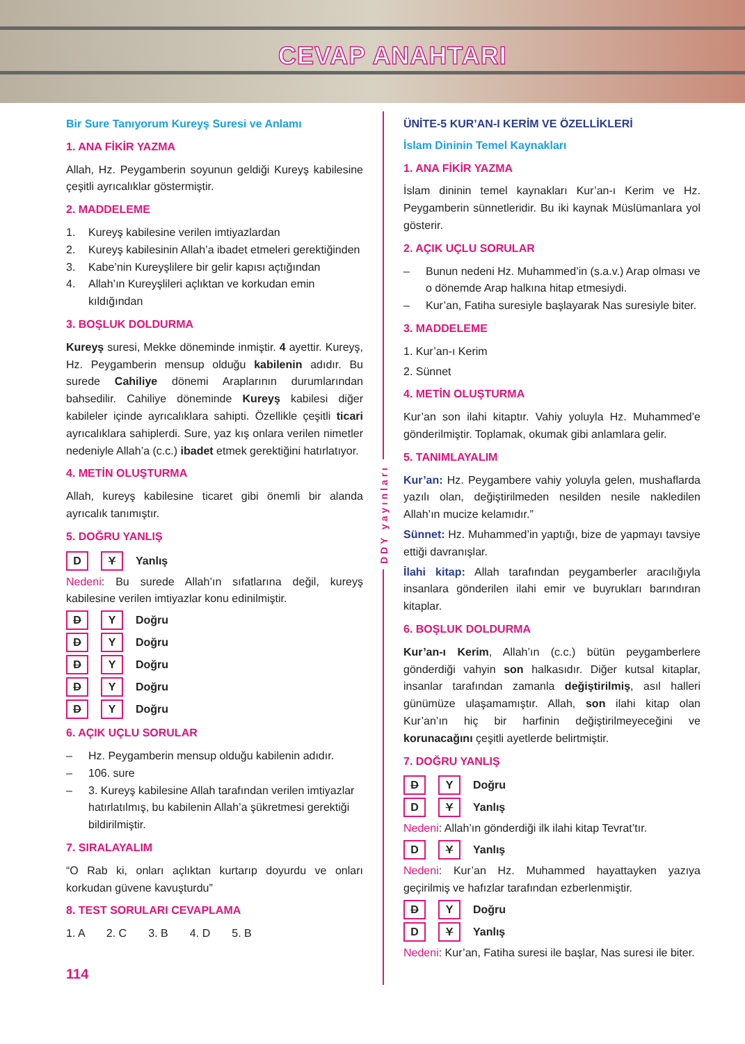CEVAP ANAHTARI
Bir Sure Tanıyorum Kureyş Suresi ve Anlamı
1. ANA FİKİR YAZMA
Allah, Hz. Peygamberin soyunun geldiği Kureyş kabilesine çeşitli ayrıcalıklar göstermiştir.
2. MADDELEME
1. Kureyş kabilesine verilen imtiyazlardan
2. Kureyş kabilesinin Allah’a ibadet etmeleri gerektiğinden
3. Kabe’nin Kureyşlilere bir gelir kapısı açtığından
4. Allah’ın Kureyşlileri açlıktan ve korkudan emin kıldığından
3. BOŞLUK DOLDURMA
Kureyş suresi, Mekke döneminde inmiştir. 4 ayettir. Kureyş, Hz. Peygamberin mensup olduğu kabilenin adıdır. Bu surede Cahiliye dönemi Araplarının durumlarından bahsedilir. Cahiliye döneminde Kureyş kabilesi diğer kabileler içinde ayrıcalıklara sahipti. Özellikle çeşitli ticari ayrıcalıklara sahiplerdi. Sure, yaz kış onlara verilen nimetler nedeniyle Allah’a (c.c.) ibadet etmek gerektiğini hatırlatıyor.
4. METİN OLUŞTURMA
Allah, kureyş kabilesine ticaret gibi önemli bir alanda ayrıcalık tanımıştır.
5. DOĞRU YANLIŞ
D Y Yanlış
Nedeni: Bu surede Allah’ın sıfatlarına değil, kureyş kabilesine verilen imtiyazlar konu edinilmiştir.
D Y Doğru
D Y Doğru
D Y Doğru
D Y Doğru
D Y Doğru
6. AÇIK UÇLU SORULAR
– Hz. Peygamberin mensup olduğu kabilenin adıdır.
– 106. sure
– 3. Kureyş kabilesine Allah tarafından verilen imtiyazlar hatırlatılmış, bu kabilenin Allah’a şükretmesi gerektiği bildirilmiştir.
7. SIRALAYALIM
“O Rab ki, onları açlıktan kurtarıp doyurdu ve onları korkudan güvene kavuşturdu”
8. TEST SORULARI CEVAPLAMA
1. A 2. C 3. B 4. D 5. B
114
DDY yayınları
ÜNİTE-5 KUR’AN-I KERİM VE ÖZELLİKLERİ
İslam Dininin Temel Kaynakları
1. ANA FİKİR YAZMA
İslam dininin temel kaynakları Kur’an-ı Kerim ve Hz. Peygamberin sünnetleridir. Bu iki kaynak Müslümanlara yol gösterir.
2. AÇIK UÇLU SORULAR
– Bunun nedeni Hz. Muhammed’in (s.a.v.) Arap olması ve o dönemde Arap halkına hitap etmesiydi.
– Kur’an, Fatiha suresiyle başlayarak Nas suresiyle biter.
3. MADDELEME
1. Kur’an-ı Kerim
2. Sünnet
4. METİN OLUŞTURMA
Kur’an son ilahi kitaptır. Vahiy yoluyla Hz. Muhammed’e gönderilmiştir. Toplamak, okumak gibi anlamlara gelir.
5. TANIMLAYALIM
Kur’an: Hz. Peygambere vahiy yoluyla gelen, mushaflarda yazılı olan, değiştirilmeden nesilden nesile nakledilen Allah’ın mucize kelamıdır.”
Sünnet: Hz. Muhammed’in yaptığı, bize de yapmayı tavsiye ettiği davranışlar.
İlahi kitap: Allah tarafından peygamberler aracılığıyla insanlara gönderilen ilahi emir ve buyrukları barındıran kitaplar.
6. BOŞLUK DOLDURMA
Kur’an-ı Kerim, Allah’ın (c.c.) bütün peygamberlere gönderdiği vahyin son halkasıdır. Diğer kutsal kitaplar, insanlar tarafından zamanla değiştirilmiş, asıl halleri günümüze ulaşamamıştır. Allah, son ilahi kitap olan Kur’an’ın hiç bir harfinin değiştirilmeyeceğini ve korunacağını çeşitli ayetlerde belirtmiştir.
7. DOĞRU YANLIŞ
D Y Doğru
D Y Yanlış
Nedeni: Allah’ın gönderdiği ilk ilahi kitap Tevrat’tır.
D Y Yanlış
Nedeni: Kur’an Hz. Muhammed hayattayken yazıya geçirilmiş ve hafızlar tarafından ezberlenmiştir.
D Y Doğru
D Y Yanlış
Nedeni: Kur’an, Fatiha suresi ile başlar, Nas suresi ile biter.